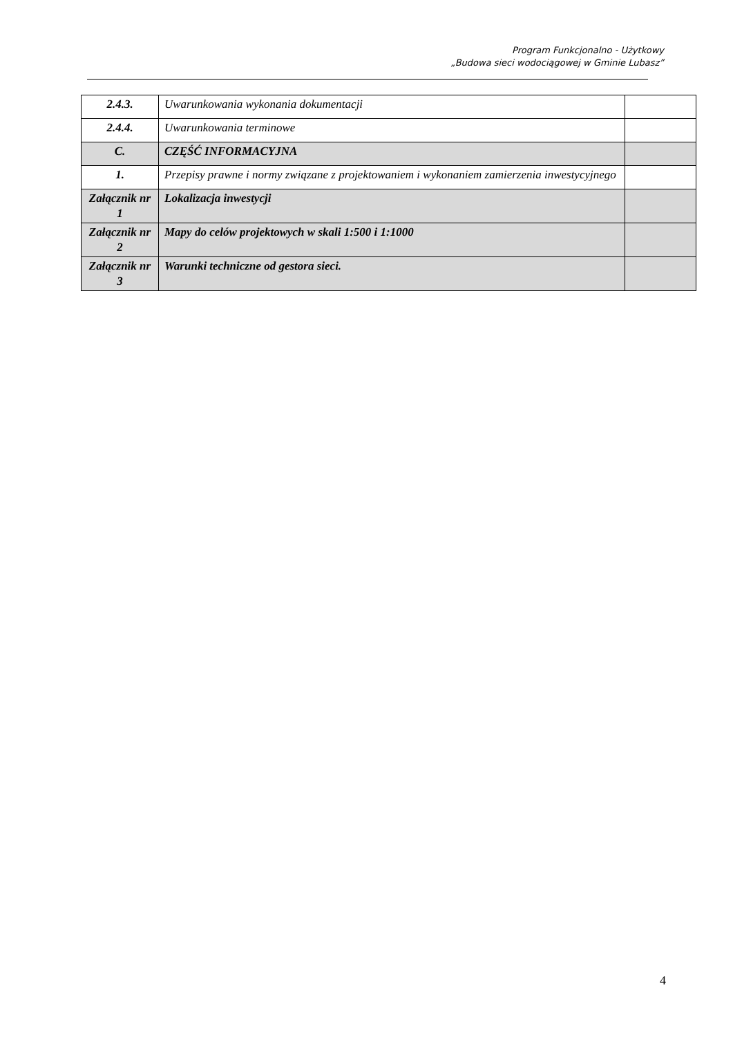Program Funkcjonalno - Użytkowy
„Budowa sieci wodociągowej w Gminie Lubasz”
| 2.4.3. | Uwarunkowania wykonania dokumentacji | |
| 2.4.4. | Uwarunkowania terminowe | |
| C. | CZĘŚĆ INFORMACYJNA | |
| 1. | Przepisy prawne i normy związane z projektowaniem i wykonaniem zamierzenia inwestycyjnego | |
| Załącznik nr 1 | Lokalizacja inwestycji | |
| Załącznik nr 2 | Mapy do celów projektowych w skali 1:500 i 1:1000 | |
| Załącznik nr 3 | Warunki techniczne od gestora sieci. | |
4